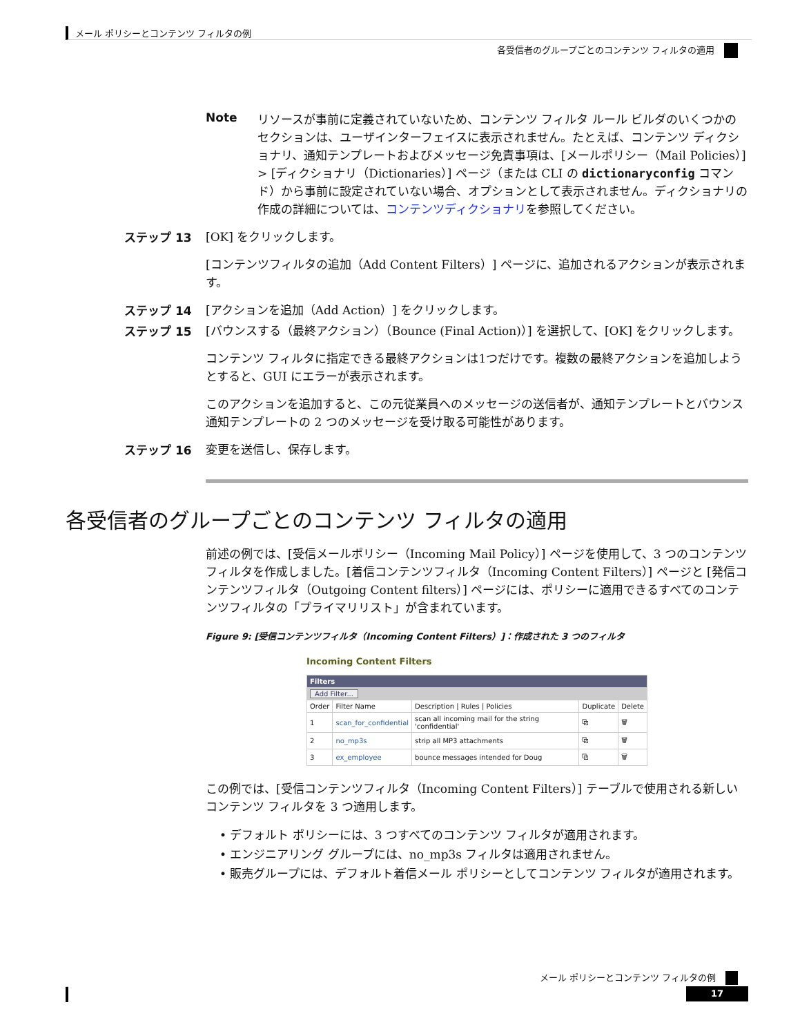メール ポリシーとコンテンツ フィルタの例
各受信者のグループごとのコンテンツ フィルタの適用
Note リソースが事前に定義されていないため、コンテンツ フィルタ ルール ビルダのいくつかのセクションは、ユーザインターフェイスに表示されません。たとえば、コンテンツ ディクショナリ、通知テンプレートおよびメッセージ免責事項は、[メールポリシー（Mail Policies）] > [ディクショナリ（Dictionaries）] ページ（または CLI の dictionaryconfig コマンド）から事前に設定されていない場合、オプションとして表示されません。ディクショナリの作成の詳細については、コンテンツディクショナリを参照してください。
ステップ 13 [OK] をクリックします。
[コンテンツフィルタの追加（Add Content Filters）] ページに、追加されるアクションが表示されます。
ステップ 14 [アクションを追加（Add Action）] をクリックします。
ステップ 15 [バウンスする（最終アクション）（Bounce (Final Action)）] を選択して、[OK] をクリックします。
コンテンツ フィルタに指定できる最終アクションは1つだけです。複数の最終アクションを追加しようとすると、GUI にエラーが表示されます。
このアクションを追加すると、この元従業員へのメッセージの送信者が、通知テンプレートとバウンス通知テンプレートの 2 つのメッセージを受け取る可能性があります。
ステップ 16 変更を送信し、保存します。
各受信者のグループごとのコンテンツ フィルタの適用
前述の例では、[受信メールポリシー（Incoming Mail Policy）] ページを使用して、3 つのコンテンツ フィルタを作成しました。[着信コンテンツフィルタ（Incoming Content Filters）] ページと [発信コンテンツフィルタ（Outgoing Content filters）] ページには、ポリシーに適用できるすべてのコンテンツフィルタの「プライマリリスト」が含まれています。
Figure 9: [受信コンテンツフィルタ（Incoming Content Filters）]：作成された 3 つのフィルタ
Incoming Content Filters
| Filters | | | | |
| Add Filter... | | | | |
| Order | Filter Name | Description / Rules / Policies | Duplicate | Delete |
| 1 | scan_for_confidential | scan all incoming mail for the string 'confidential' | ⧉ | 🗑 |
| 2 | no_mp3s | strip all MP3 attachments | ⧉ | 🗑 |
| 3 | ex_employee | bounce messages intended for Doug | ⧉ | 🗑 |
この例では、[受信コンテンツフィルタ（Incoming Content Filters）] テーブルで使用される新しいコンテンツ フィルタを 3 つ適用します。
• デフォルト ポリシーには、3 つすべてのコンテンツ フィルタが適用されます。
• エンジニアリング グループには、no_mp3s フィルタは適用されません。
• 販売グループには、デフォルト着信メール ポリシーとしてコンテンツ フィルタが適用されます。
メール ポリシーとコンテンツ フィルタの例
17